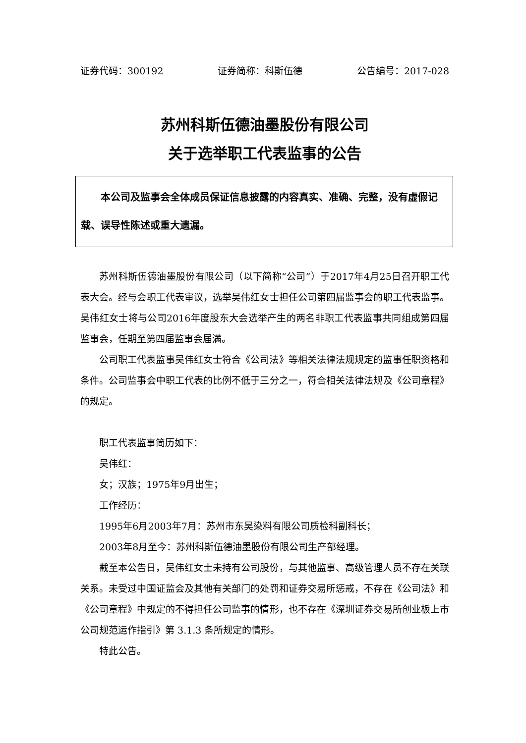证券代码：300192 证券简称：科斯伍德 公告编号：2017-028
苏州科斯伍德油墨股份有限公司
关于选举职工代表监事的公告
本公司及监事会全体成员保证信息披露的内容真实、准确、完整，没有虚假记载、误导性陈述或重大遗漏。
苏州科斯伍德油墨股份有限公司（以下简称“公司”）于2017年4月25日召开职工代表大会。经与会职工代表审议，选举吴伟红女士担任公司第四届监事会的职工代表监事。吴伟红女士将与公司2016年度股东大会选举产生的两名非职工代表监事共同组成第四届监事会，任期至第四届监事会届满。
公司职工代表监事吴伟红女士符合《公司法》等相关法律法规规定的监事任职资格和条件。公司监事会中职工代表的比例不低于三分之一，符合相关法律法规及《公司章程》的规定。
职工代表监事简历如下：
吴伟红：
女；汉族；1975年9月出生；
工作经历：
1995年6月2003年7月：苏州市东吴染料有限公司质检科副科长；
2003年8月至今：苏州科斯伍德油墨股份有限公司生产部经理。
截至本公告日，吴伟红女士未持有公司股份，与其他监事、高级管理人员不存在关联关系。未受过中国证监会及其他有关部门的处罚和证券交易所惩戒，不存在《公司法》和《公司章程》中规定的不得担任公司监事的情形，也不存在《深圳证券交易所创业板上市公司规范运作指引》第 3.1.3 条所规定的情形。
特此公告。